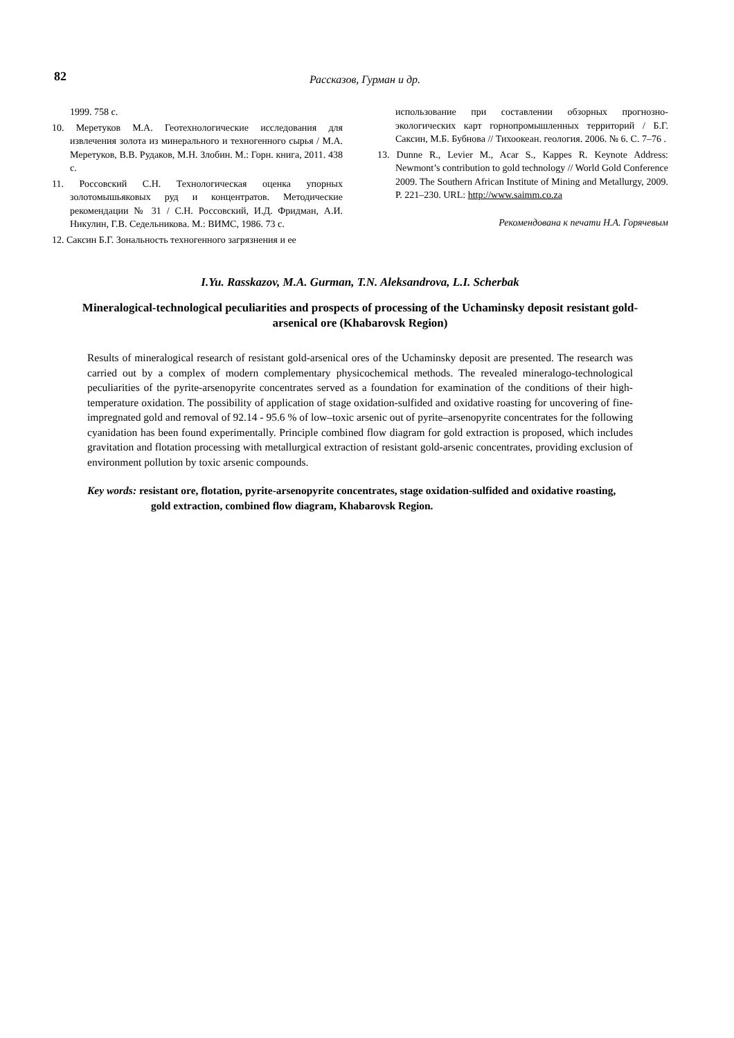82
Рассказов, Гурман и др.
1999. 758 с.
10. Меретуков М.А. Геотехнологические исследования для извлечения золота из минерального и техногенного сырья / М.А. Меретуков, В.В. Рудаков, М.Н. Злобин. М.: Горн. книга, 2011. 438 с.
11. Россовский С.Н. Технологическая оценка упорных золотомышьяковых руд и концентратов. Методические рекомендации № 31 / С.Н. Россовский, И.Д. Фридман, А.И. Никулин, Г.В. Седельникова. М.: ВИМС, 1986. 73 с.
12. Саксин Б.Г. Зональность техногенного загрязнения и ее
использование при составлении обзорных прогнозно-экологических карт горнопромышленных территорий / Б.Г. Саксин, М.Б. Бубнова // Тихоокеан. геология. 2006. № 6. С. 7–76 .
13. Dunne R., Levier M., Acar S., Kappes R. Keynote Address: Newmont’s contribution to gold technology // World Gold Conference 2009. The Southern African Institute of Mining and Metallurgy, 2009. P. 221–230. URL: http://www.saimm.co.za
Рекомендована к печати Н.А. Горячевым
I.Yu. Rasskazov, M.A. Gurman, T.N. Aleksandrova, L.I. Scherbak
Mineralogical-technological peculiarities and prospects of processing of the Uchaminsky deposit resistant gold-arsenical ore (Khabarovsk Region)
Results of mineralogical research of resistant gold-arsenical ores of the Uchaminsky deposit are presented. The research was carried out by a complex of modern complementary physicochemical methods. The revealed mineralogo-technological peculiarities of the pyrite-arsenopyrite concentrates served as a foundation for examination of the conditions of their high-temperature oxidation. The possibility of application of stage oxidation-sulfided and oxidative roasting for uncovering of fine-impregnated gold and removal of 92.14 - 95.6 % of low–toxic arsenic out of pyrite–arsenopyrite concentrates for the following cyanidation has been found experimentally. Principle combined flow diagram for gold extraction is proposed, which includes gravitation and flotation processing with metallurgical extraction of resistant gold-arsenic concentrates, providing exclusion of environment pollution by toxic arsenic compounds.
Key words: resistant ore, flotation, pyrite-arsenopyrite concentrates, stage oxidation-sulfided and oxidative roasting, gold extraction, combined flow diagram, Khabarovsk Region.